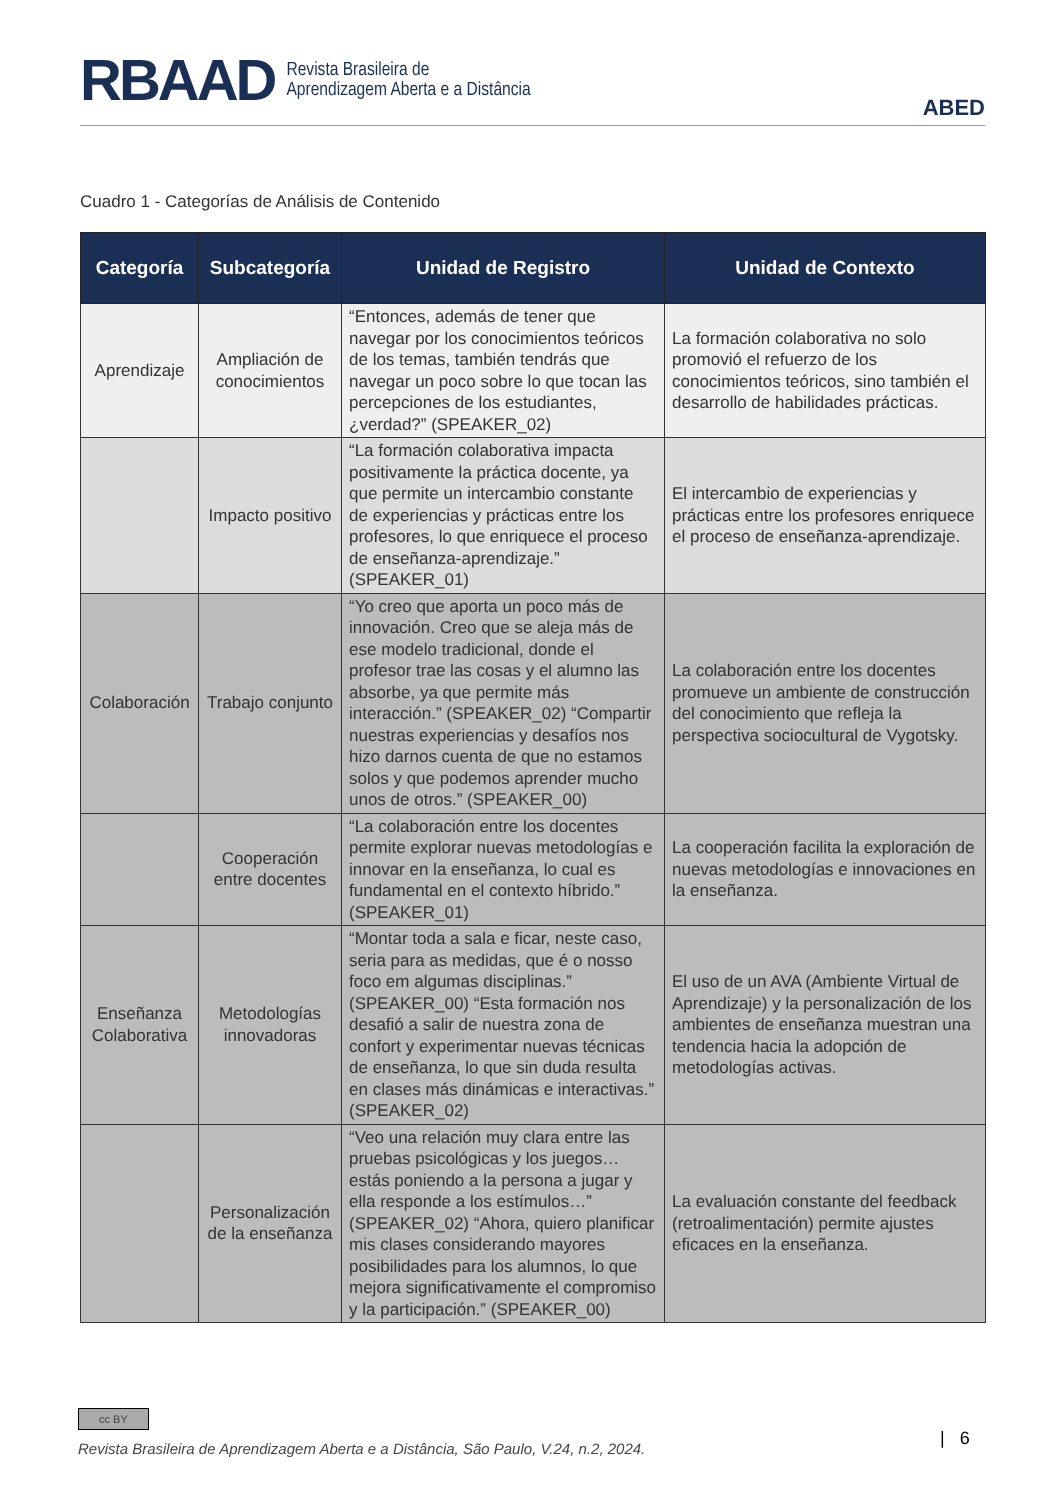RBAAD Revista Brasileira de
Aprendizagem Aberta e a Distância
ABED
Cuadro 1 - Categorías de Análisis de Contenido
| Categoría | Subcategoría | Unidad de Registro | Unidad de Contexto |
| --- | --- | --- | --- |
| Aprendizaje | Ampliación de conocimientos | “Entonces, además de tener que navegar por los conocimientos teóricos de los temas, también tendrás que navegar un poco sobre lo que tocan las percepciones de los estudiantes, ¿verdad?” (SPEAKER_02) | La formación colaborativa no solo promovió el refuerzo de los conocimientos teóricos, sino también el desarrollo de habilidades prácticas. |
| | Impacto positivo | “La formación colaborativa impacta positivamente la práctica docente, ya que permite un intercambio constante de experiencias y prácticas entre los profesores, lo que enriquece el proceso de enseñanza-aprendizaje.” (SPEAKER_01) | El intercambio de experiencias y prácticas entre los profesores enriquece el proceso de enseñanza-aprendizaje. |
| Colaboración | Trabajo conjunto | “Yo creo que aporta un poco más de innovación. Creo que se aleja más de ese modelo tradicional, donde el profesor trae las cosas y el alumno las absorbe, ya que permite más interacción.” (SPEAKER_02) “Compartir nuestras experiencias y desafíos nos hizo darnos cuenta de que no estamos solos y que podemos aprender mucho unos de otros.” (SPEAKER_00) | La colaboración entre los docentes promueve un ambiente de construcción del conocimiento que refleja la perspectiva sociocultural de Vygotsky. |
| | Cooperación entre docentes | “La colaboración entre los docentes permite explorar nuevas metodologías e innovar en la enseñanza, lo cual es fundamental en el contexto híbrido.” (SPEAKER_01) | La cooperación facilita la exploración de nuevas metodologías e innovaciones en la enseñanza. |
| Enseñanza Colaborativa | Metodologías innovadoras | “Montar toda a sala e ficar, neste caso, seria para as medidas, que é o nosso foco em algumas disciplinas.” (SPEAKER_00) “Esta formación nos desafió a salir de nuestra zona de confort y experimentar nuevas técnicas de enseñanza, lo que sin duda resulta en clases más dinámicas e interactivas.” (SPEAKER_02) | El uso de un AVA (Ambiente Virtual de Aprendizaje) y la personalización de los ambientes de enseñanza muestran una tendencia hacia la adopción de metodologías activas. |
| | Personalización de la enseñanza | “Veo una relación muy clara entre las pruebas psicológicas y los juegos… estás poniendo a la persona a jugar y ella responde a los estímulos…” (SPEAKER_02) “Ahora, quiero planificar mis clases considerando mayores posibilidades para los alumnos, lo que mejora significativamente el compromiso y la participación.” (SPEAKER_00) | La evaluación constante del feedback (retroalimentación) permite ajustes eficaces en la enseñanza. |
cc BY
Revista Brasileira de Aprendizagem Aberta e a Distância, São Paulo, V.24, n.2, 2024.
| 6